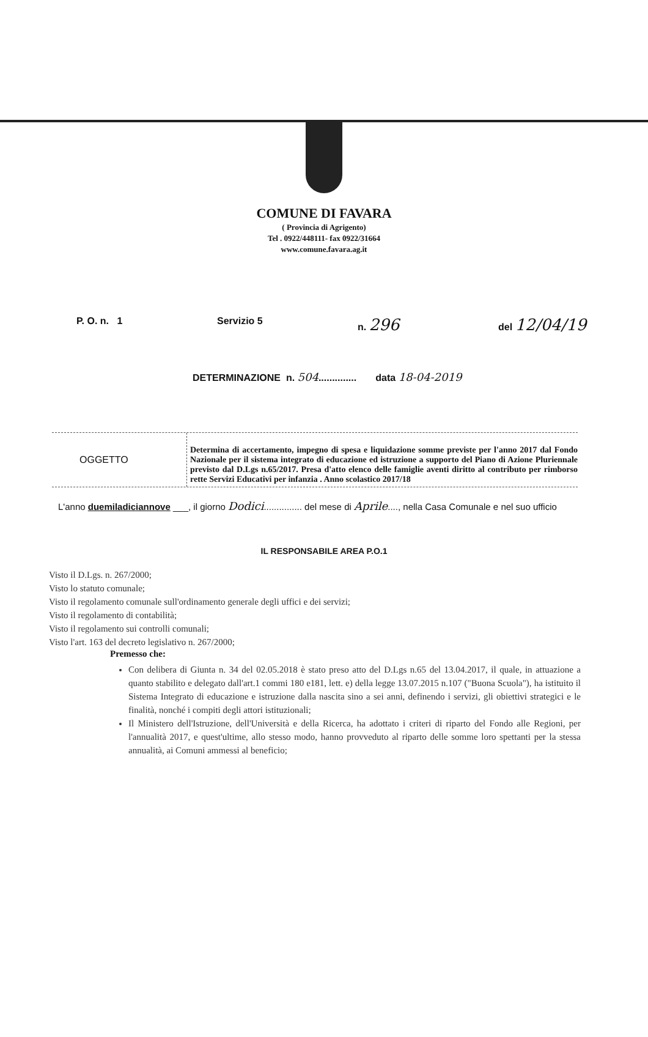COMUNE DI FAVARA
( Provincia di Agrigento)
Tel . 0922/448111- fax 0922/31664
www.comune.favara.ag.it
P. O. n. 1 Servizio 5 n. 296 del 12/04/19
DETERMINAZIONE n. 504.............. data 18-04-2019
OGGETTO
Determina di accertamento, impegno di spesa e liquidazione somme previste per l'anno 2017 dal Fondo Nazionale per il sistema integrato di educazione ed istruzione a supporto del Piano di Azione Pluriennale previsto dal D.Lgs n.65/2017. Presa d'atto elenco delle famiglie aventi diritto al contributo per rimborso rette Servizi Educativi per infanzia . Anno scolastico 2017/18
L'anno duemiladiciannove ___, il giorno Dodici............... del mese di Aprile...., nella Casa Comunale e nel suo ufficio
IL RESPONSABILE AREA P.O.1
Visto il D.Lgs. n. 267/2000;
Visto lo statuto comunale;
Visto il regolamento comunale sull'ordinamento generale degli uffici e dei servizi;
Visto il regolamento di contabilità;
Visto il regolamento sui controlli comunali;
Visto l'art. 163 del decreto legislativo n. 267/2000;
Premesso che:
Con delibera di Giunta n. 34 del 02.05.2018 è stato preso atto del D.Lgs n.65 del 13.04.2017, il quale, in attuazione a quanto stabilito e delegato dall'art.1 commi 180 e181, lett. e) della legge 13.07.2015 n.107 ("Buona Scuola"), ha istituito il Sistema Integrato di educazione e istruzione dalla nascita sino a sei anni, definendo i servizi, gli obiettivi strategici e le finalità, nonché i compiti degli attori istituzionali;
Il Ministero dell'Istruzione, dell'Università e della Ricerca, ha adottato i criteri di riparto del Fondo alle Regioni, per l'annualità 2017, e quest'ultime, allo stesso modo, hanno provveduto al riparto delle somme loro spettanti per la stessa annualità, ai Comuni ammessi al beneficio;